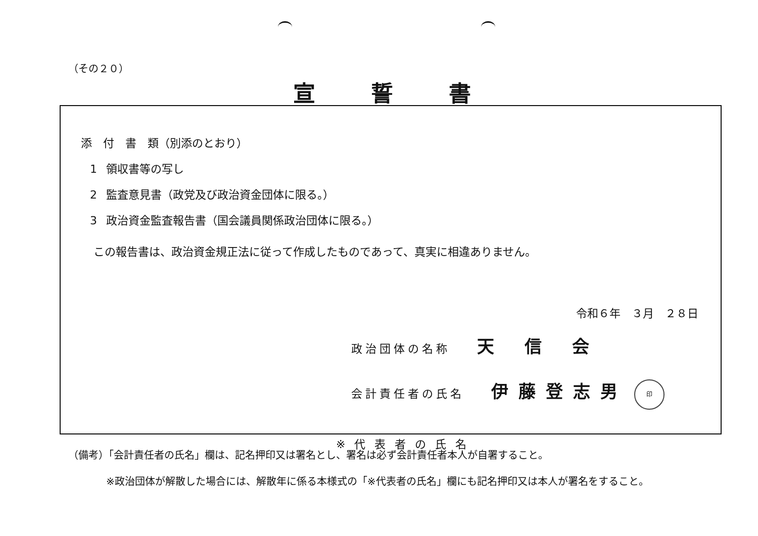（その２０）
宣誓書
添　付　書　類（別添のとおり）
1 領収書等の写し
2 監査意見書（政党及び政治資金団体に限る。）
3 政治資金監査報告書（国会議員関係政治団体に限る。）
この報告書は、政治資金規正法に従って作成したものであって、真実に相違ありません。
令和６年　３月　２８日
政治団体の名称 天信会
会計責任者の氏名 伊藤登志男 印
※代表者の氏名
（備考）「会計責任者の氏名」欄は、記名押印又は署名とし、署名は必ず会計責任者本人が自署すること。
※政治団体が解散した場合には、解散年に係る本様式の「※代表者の氏名」欄にも記名押印又は本人が署名をすること。